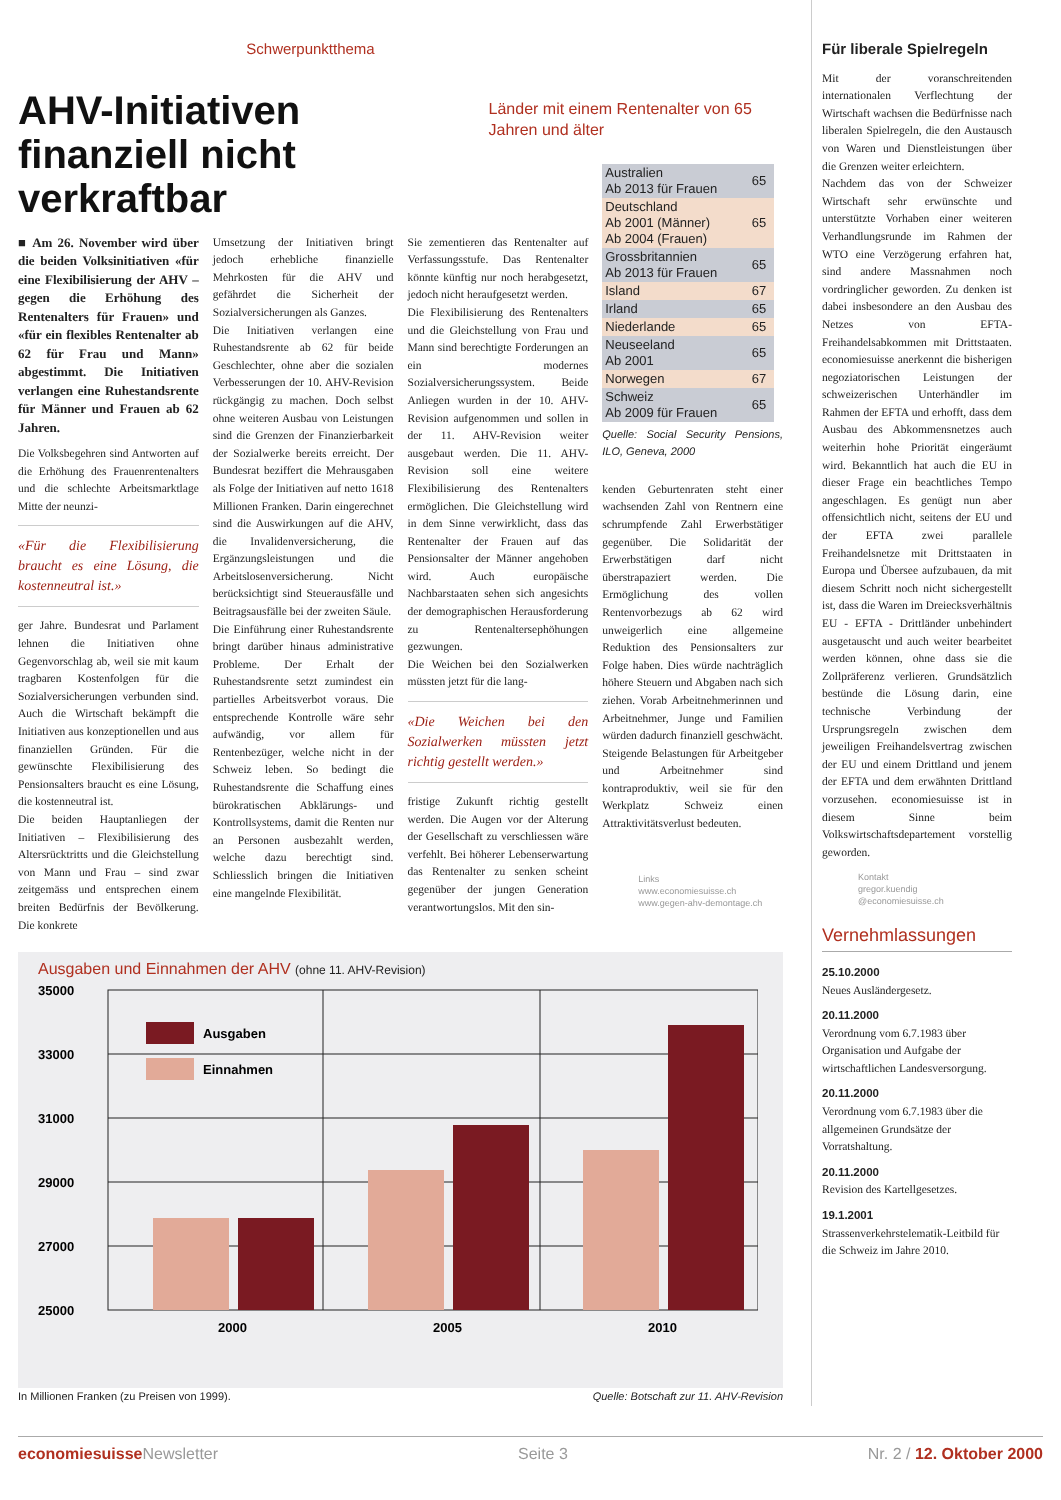Schwerpunktthema
AHV-Initiativen finanziell nicht verkraftbar
Länder mit einem Rentenalter von 65 Jahren und älter
■ Am 26. November wird über die beiden Volksinitiativen «für eine Flexibilisierung der AHV – gegen die Erhöhung des Rentenalters für Frauen» und «für ein flexibles Rentenalter ab 62 für Frau und Mann» abgestimmt. Die Initiativen verlangen eine Ruhestandsrente für Männer und Frauen ab 62 Jahren.
Die Volksbegehren sind Antworten auf die Erhöhung des Frauenrentenalters und die schlechte Arbeitsmarktlage Mitte der neunzi-
«Für die Flexibilisierung braucht es eine Lösung, die kostenneutral ist.»
ger Jahre. Bundesrat und Parlament lehnen die Initiativen ohne Gegenvorschlag ab, weil sie mit kaum tragbaren Kostenfolgen für die Sozialversicherungen verbunden sind. Auch die Wirtschaft bekämpft die Initiativen aus konzeptionellen und aus finanziellen Gründen. Für die gewünschte Flexibilisierung des Pensionsalters braucht es eine Lösung, die kostenneutral ist.
Die beiden Hauptanliegen der Initiativen – Flexibilisierung des Altersrücktritts und die Gleichstellung von Mann und Frau – sind zwar zeitgemäss und entsprechen einem breiten Bedürfnis der Bevölkerung. Die konkrete
Umsetzung der Initiativen bringt jedoch erhebliche finanzielle Mehrkosten für die AHV und gefährdet die Sicherheit der Sozialversicherungen als Ganzes.
Die Initiativen verlangen eine Ruhestandsrente ab 62 für beide Geschlechter, ohne aber die sozialen Verbesserungen der 10. AHV-Revision rückgängig zu machen. Doch selbst ohne weiteren Ausbau von Leistungen sind die Grenzen der Finanzierbarkeit der Sozialwerke bereits erreicht. Der Bundesrat beziffert die Mehrausgaben als Folge der Initiativen auf netto 1618 Millionen Franken. Darin eingerechnet sind die Auswirkungen auf die AHV, die Invalidenversicherung, die Ergänzungsleistungen und die Arbeitslosenversicherung. Nicht berücksichtigt sind Steuerausfälle und Beitragsausfälle bei der zweiten Säule.
Die Einführung einer Ruhestandsrente bringt darüber hinaus administrative Probleme. Der Erhalt der Ruhestandsrente setzt zumindest ein partielles Arbeitsverbot voraus. Die entsprechende Kontrolle wäre sehr aufwändig, vor allem für Rentenbezüger, welche nicht in der Schweiz leben. So bedingt die Ruhestandsrente die Schaffung eines bürokratischen Abklärungs- und Kontrollsystems, damit die Renten nur an Personen ausbezahlt werden, welche dazu berechtigt sind. Schliesslich bringen die Initiativen eine mangelnde Flexibilität.
Sie zementieren das Rentenalter auf Verfassungsstufe. Das Rentenalter könnte künftig nur noch herabgesetzt, jedoch nicht heraufgesetzt werden.
Die Flexibilisierung des Rentenalters und die Gleichstellung von Frau und Mann sind berechtigte Forderungen an ein modernes Sozialversicherungssystem. Beide Anliegen wurden in der 10. AHV-Revision aufgenommen und sollen in der 11. AHV-Revision weiter ausgebaut werden. Die 11. AHV-Revision soll eine weitere Flexibilisierung des Rentenalters ermöglichen. Die Gleichstellung wird in dem Sinne verwirklicht, dass das Rentenalter der Frauen auf das Pensionsalter der Männer angehoben wird. Auch europäische Nachbarstaaten sehen sich angesichts der demographischen Herausforderung zu Rentenaltersерhöhungen gezwungen.
Die Weichen bei den Sozialwerken müssten jetzt für die lang-
«Die Weichen bei den Sozialwerken müssten jetzt richtig gestellt werden.»
fristige Zukunft richtig gestellt werden. Die Augen vor der Alterung der Gesellschaft zu verschliessen wäre verfehlt. Bei höherer Lebenserwartung das Rentenalter zu senken scheint gegenüber der jungen Generation verantwortungslos. Mit den sin-
| Australien Ab 2013 für Frauen | 65 |
| Deutschland Ab 2001 (Männer) Ab 2004 (Frauen) | 65 |
| Grossbritannien Ab 2013 für Frauen | 65 |
| Island | 67 |
| Irland | 65 |
| Niederlande | 65 |
| Neuseeland Ab 2001 | 65 |
| Norwegen | 67 |
| Schweiz Ab 2009 für Frauen | 65 |
Quelle: Social Security Pensions, ILO, Geneva, 2000
kenden Geburtenraten steht einer wachsenden Zahl von Rentnern eine schrumpfende Zahl Erwerbstätiger gegenüber. Die Solidarität der Erwerbstätigen darf nicht überstrapaziert werden. Die Ermöglichung des vollen Rentenvorbezugs ab 62 wird unweigerlich eine allgemeine Reduktion des Pensionsalters zur Folge haben. Dies würde nachträglich höhere Steuern und Abgaben nach sich ziehen. Vorab Arbeitnehmerinnen und Arbeitnehmer, Junge und Familien würden dadurch finanziell geschwächt. Steigende Belastungen für Arbeitgeber und Arbeitnehmer sind kontraproduktiv, weil sie für den Werkplatz Schweiz einen Attraktivitätsverlust bedeuten.
Links
www.economiesuisse.ch
www.gegen-ahv-demontage.ch
Ausgaben und Einnahmen der AHV (ohne 11. AHV-Revision)
35000
33000
31000
29000
27000
25000
Ausgaben
Einnahmen
2000
2005
2010
In Millionen Franken (zu Preisen von 1999). Quelle: Botschaft zur 11. AHV-Revision
Für liberale Spielregeln
Mit der voranschreitenden internationalen Verflechtung der Wirtschaft wachsen die Bedürfnisse nach liberalen Spielregeln, die den Austausch von Waren und Dienstleistungen über die Grenzen weiter erleichtern.
Nachdem das von der Schweizer Wirtschaft sehr erwünschte und unterstützte Vorhaben einer weiteren Verhandlungsrunde im Rahmen der WTO eine Verzögerung erfahren hat, sind andere Massnahmen noch vordringlicher geworden. Zu denken ist dabei insbesondere an den Ausbau des Netzes von EFTA-Freihandelsabkommen mit Drittstaaten. economiesuisse anerkennt die bisherigen negoziatorischen Leistungen der schweizerischen Unterhändler im Rahmen der EFTA und erhofft, dass dem Ausbau des Abkommensnetzes auch weiterhin hohe Priorität eingeräumt wird. Bekanntlich hat auch die EU in dieser Frage ein beachtliches Tempo angeschlagen. Es genügt nun aber offensichtlich nicht, seitens der EU und der EFTA zwei parallele Freihandelsnetze mit Drittstaaten in Europa und Übersee aufzubauen, da mit diesem Schritt noch nicht sichergestellt ist, dass die Waren im Dreiecksverhältnis EU - EFTA - Drittländer unbehindert ausgetauscht und auch weiter bearbeitet werden können, ohne dass sie die Zollpräferenz verlieren. Grundsätzlich bestünde die Lösung darin, eine technische Verbindung der Ursprungsregeln zwischen dem jeweiligen Freihandelsvertrag zwischen der EU und einem Drittland und jenem der EFTA und dem erwähnten Drittland vorzusehen. economiesuisse ist in diesem Sinne beim Volkswirtschaftsdepartement vorstellig geworden.
Kontakt
gregor.kuendig
@economiesuisse.ch
Vernehmlassungen
25.10.2000
Neues Ausländergesetz.
20.11.2000
Verordnung vom 6.7.1983 über Organisation und Aufgabe der wirtschaftlichen Landesversorgung.
20.11.2000
Verordnung vom 6.7.1983 über die allgemeinen Grundsätze der Vorratshaltung.
20.11.2000
Revision des Kartellgesetzes.
19.1.2001
Strassenverkehrstelematik-Leitbild für die Schweiz im Jahre 2010.
economiesuisse Newsletter Seite 3 Nr. 2 / 12. Oktober 2000